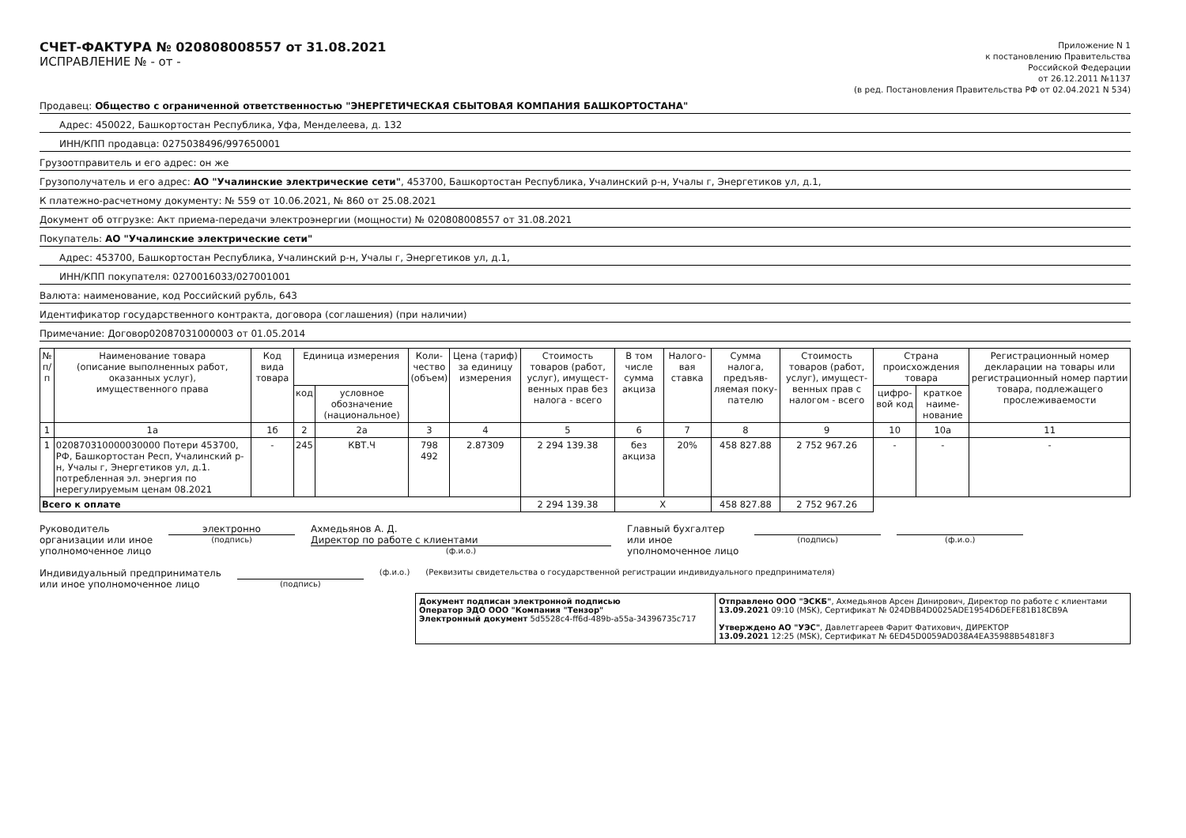СЧЕТ-ФАКТУРА № 020808008557 от 31.08.2021
ИСПРАВЛЕНИЕ № - от -
Приложение N 1
к постановлению Правительства
Российской Федерации
от 26.12.2011 №1137
(в ред. Постановления Правительства РФ от 02.04.2021 N 534)
Продавец: Общество с ограниченной ответственностью "ЭНЕРГЕТИЧЕСКАЯ СБЫТОВАЯ КОМПАНИЯ БАШКОРТОСТАНА"
Адрес: 450022, Башкортостан Республика, Уфа, Менделеева, д. 132
ИНН/КПП продавца: 0275038496/997650001
Грузоотправитель и его адрес: он же
Грузополучатель и его адрес: АО "Учалинские электрические сети", 453700, Башкортостан Республика, Учалинский р-н, Учалы г, Энергетиков ул, д.1,
К платежно-расчетному документу: № 559 от 10.06.2021, № 860 от 25.08.2021
Документ об отгрузке: Акт приема-передачи электроэнергии (мощности) № 020808008557 от 31.08.2021
Покупатель: АО "Учалинские электрические сети"
Адрес: 453700, Башкортостан Республика, Учалинский р-н, Учалы г, Энергетиков ул, д.1,
ИНН/КПП покупателя: 0270016033/027001001
Валюта: наименование, код Российский рубль, 643
Идентификатор государственного контракта, договора (соглашения) (при наличии)
Примечание: Договор02087031000003 от 01.05.2014
| № п/п | Наименование товара (описание выполненных работ, оказанных услуг), имущественного права | Код вида товара | Единица измерения | | Коли- чество (объем) | Цена (тариф) за единицу измерения | Стоимость товаров (работ, услуг), имущест-венных прав без налога - всего | В том числе сумма акциза | Налого-вая ставка | Сумма налога, предъяв-ляемая поку-пателю | Стоимость товаров (работ, услуг), имущест-венных прав с налогом - всего | Страна происхождения товара | | Регистрационный номер декларации на товары или регистрационный номер партии товара, подлежащего прослеживаемости |
| --- | --- | --- | --- | --- | --- | --- | --- | --- | --- | --- | --- | --- | --- | --- |
| | | | код | условное обозначение (национальное) | | | | | | | | цифро-вой код | краткое наиме-нование | |
| 1 | 1а | 1б | 2 | 2а | 3 | 4 | 5 | 6 | 7 | 8 | 9 | 10 | 10а | 11 |
| 1 | 020870310000030000 Потери 453700, РФ, Башкортостан Респ, Учалинский р-н, Учалы г, Энергетиков ул, д.1. потребленная эл. энергия по нерегулируемым ценам 08.2021 | - | 245 | КВТ.Ч | 798 492 | 2.87309 | 2 294 139.38 | без акциза | 20% | 458 827.88 | 2 752 967.26 | - | - | - |
| Всего к оплате | | | | | | | 2 294 139.38 | X | | 458 827.88 | 2 752 967.26 | | | |
Руководитель
организации или иное
уполномоченное лицо
электронно
(подпись)
Ахмедьянов А. Д.
Директор по работе с клиентами
(ф.и.о.)
Главный бухгалтер
или иное
уполномоченное лицо
(подпись) (ф.и.о.)
Индивидуальный предприниматель
или иное уполномоченное лицо
(подпись) (ф.и.о.) (Реквизиты свидетельства о государственной регистрации индивидуального предпринимателя)
Документ подписан электронной подписью
Оператор ЭДО ООО "Компания "Тензор"
Электронный документ 5d5528c4-ff6d-489b-a55a-34396735c717
Отправлено ООО "ЭСКБ", Ахмедьянов Арсен Динирович, Директор по работе с клиентами
13.09.2021 09:10 (MSK), Сертификат № 024DBB4D0025ADE1954D6DEFE81B18CB9A
Утверждено АО "УЭС", Давлетгареев Фарит Фатихович, ДИРЕКТОР
13.09.2021 12:25 (MSK), Сертификат № 6ED45D0059AD038A4EA35988B54818F3